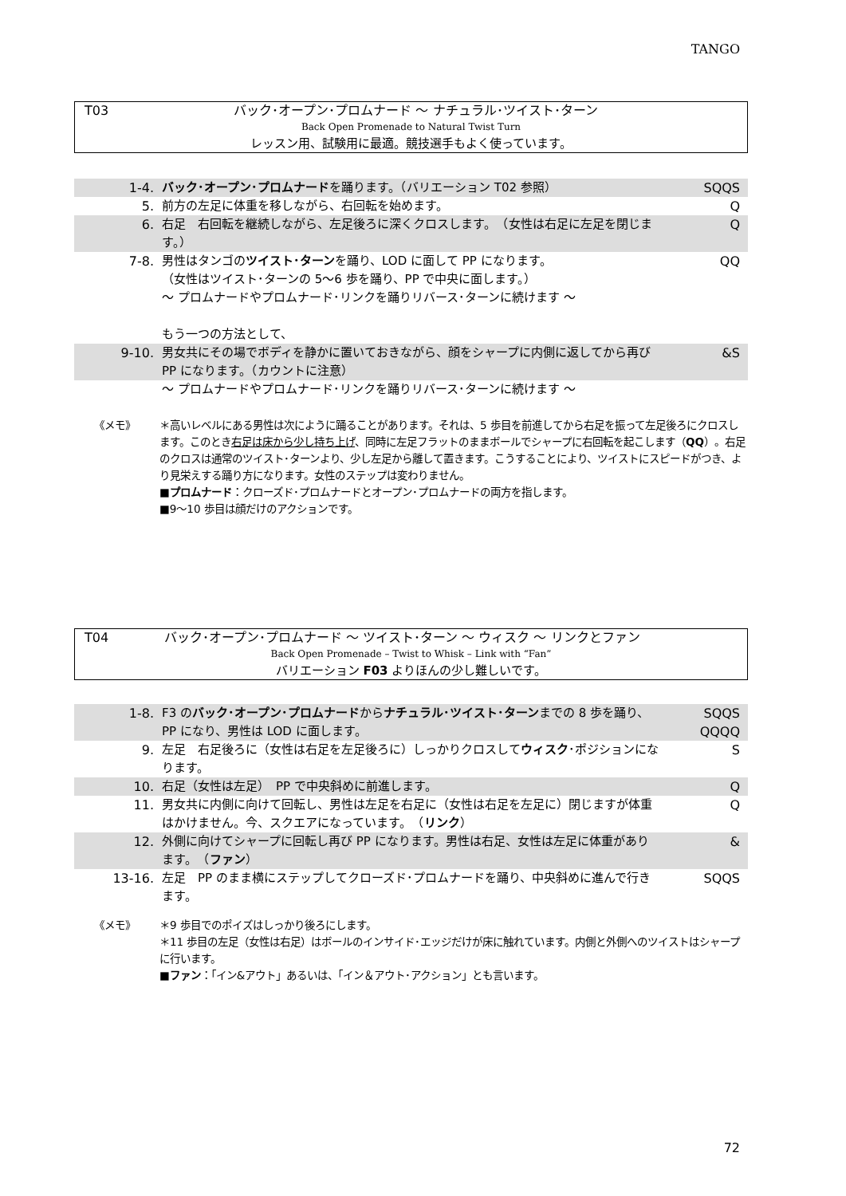TANGO
T03 バック･オープン･プロムナード ～ ナチュラル･ツイスト･ターン
Back Open Promenade to Natural Twist Turn
レッスン用、試験用に最適。競技選手もよく使っています。
| 1-4. | バック･オープン･プロムナード を踊ります。（バリエーション T02 参照） | SQQS |
| 5. | 前方の左足に体重を移しながら、右回転を始めます。 | Q |
| 6. | 右足 右回転を継続しながら、左足後ろに深くクロスします。 （女性は右足に左足を閉じます。） | Q |
| 7-8. | 男性はタンゴの ツイスト･ターン を踊り、LOD に面して PP になります。 （女性はツイスト･ターンの 5～6 歩を踊り、PP で中央に面します。） ～ プロムナードやプロムナード･リンクを踊りリバース･ターンに続けます ～ もう一つの方法として、 | QQ |
| 9-10. | 男女共にその場でボディを静かに置いておきながら、顔をシャープに内側に返してから再び PP になります。（カウントに注意） | &S |
| | ～ プロムナードやプロムナード･リンクを踊りリバース･ターンに続けます ～ | |
《メモ》 ＊高いレベルにある男性は次にように踊ることがあります。それは、5 歩目を前進してから右足を振って左足後ろにクロスします。このとき右足は床から少し持ち上げ、同時に左足フラットのままボールでシャープに右回転を起こします（QQ）。右足のクロスは通常のツイスト･ターンより、少し左足から離して置きます。こうすることにより、ツイストにスピードがつき、より見栄えする踊り方になります。女性のステップは変わりません。
■プロムナード：クローズド･プロムナードとオープン･プロムナードの両方を指します。
■9～10 歩目は顔だけのアクションです。
T04 バック･オープン･プロムナード ～ ツイスト･ターン ～ ウィスク ～ リンクとファン
Back Open Promenade – Twist to Whisk – Link with “Fan”
バリエーション F03 よりほんの少し難しいです。
| 1-8. | F3 の バック･オープン･プロムナード から ナチュラル･ツイスト･ターン までの 8 歩を踊り、PP になり、男性は LOD に面します。 | SQQS QQQQ |
| 9. | 左足 右足後ろに（女性は右足を左足後ろに）しっかりクロスして ウィスク ･ポジションになります。 | S |
| 10. | 右足（女性は左足） PP で中央斜めに前進します。 | Q |
| 11. | 男女共に内側に向けて回転し、男性は左足を右足に（女性は右足を左足に）閉じますが体重はかけません。今、スクエアになっています。 （ リンク ） | Q |
| 12. | 外側に向けてシャープに回転し再び PP になります。男性は右足、女性は左足に体重があります。 （ ファン ） | & |
| 13-16. | 左足 PP のまま横にステップしてクローズド･プロムナードを踊り、中央斜めに進んで行きます。 | SQQS |
《メモ》 ＊9 歩目でのポイズはしっかり後ろにします。
＊11 歩目の左足（女性は右足）はボールのインサイド･エッジだけが床に触れています。内側と外側へのツイストはシャープに行います。
■ファン：「イン&アウト」あるいは、「イン＆アウト･アクション」とも言います。
72